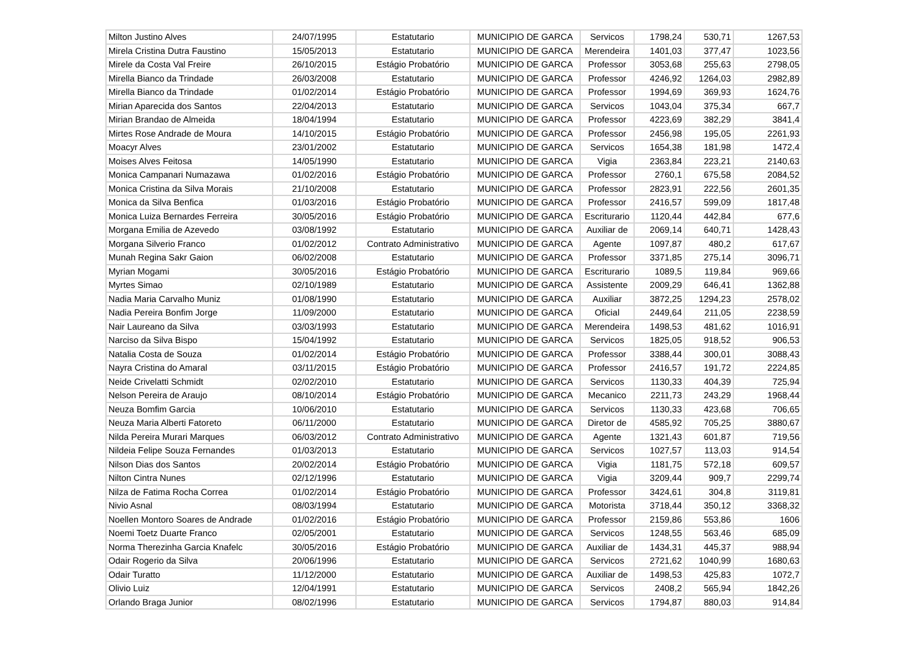| Milton Justino Alves | 24/07/1995 | Estatutario | MUNICIPIO DE GARCA | Servicos | 1798,24 | 530,71 | 1267,53 |
| Mirela Cristina Dutra Faustino | 15/05/2013 | Estatutario | MUNICIPIO DE GARCA | Merendeira | 1401,03 | 377,47 | 1023,56 |
| Mirele da Costa Val Freire | 26/10/2015 | Estágio Probatório | MUNICIPIO DE GARCA | Professor | 3053,68 | 255,63 | 2798,05 |
| Mirella Bianco da Trindade | 26/03/2008 | Estatutario | MUNICIPIO DE GARCA | Professor | 4246,92 | 1264,03 | 2982,89 |
| Mirella Bianco da Trindade | 01/02/2014 | Estágio Probatório | MUNICIPIO DE GARCA | Professor | 1994,69 | 369,93 | 1624,76 |
| Mirian Aparecida dos Santos | 22/04/2013 | Estatutario | MUNICIPIO DE GARCA | Servicos | 1043,04 | 375,34 | 667,7 |
| Mirian Brandao de Almeida | 18/04/1994 | Estatutario | MUNICIPIO DE GARCA | Professor | 4223,69 | 382,29 | 3841,4 |
| Mirtes Rose Andrade de Moura | 14/10/2015 | Estágio Probatório | MUNICIPIO DE GARCA | Professor | 2456,98 | 195,05 | 2261,93 |
| Moacyr Alves | 23/01/2002 | Estatutario | MUNICIPIO DE GARCA | Servicos | 1654,38 | 181,98 | 1472,4 |
| Moises Alves Feitosa | 14/05/1990 | Estatutario | MUNICIPIO DE GARCA | Vigia | 2363,84 | 223,21 | 2140,63 |
| Monica Campanari Numazawa | 01/02/2016 | Estágio Probatório | MUNICIPIO DE GARCA | Professor | 2760,1 | 675,58 | 2084,52 |
| Monica Cristina da Silva Morais | 21/10/2008 | Estatutario | MUNICIPIO DE GARCA | Professor | 2823,91 | 222,56 | 2601,35 |
| Monica da Silva Benfica | 01/03/2016 | Estágio Probatório | MUNICIPIO DE GARCA | Professor | 2416,57 | 599,09 | 1817,48 |
| Monica Luiza Bernardes Ferreira | 30/05/2016 | Estágio Probatório | MUNICIPIO DE GARCA | Escriturario | 1120,44 | 442,84 | 677,6 |
| Morgana Emilia de Azevedo | 03/08/1992 | Estatutario | MUNICIPIO DE GARCA | Auxiliar de | 2069,14 | 640,71 | 1428,43 |
| Morgana Silverio Franco | 01/02/2012 | Contrato Administrativo | MUNICIPIO DE GARCA | Agente | 1097,87 | 480,2 | 617,67 |
| Munah Regina Sakr Gaion | 06/02/2008 | Estatutario | MUNICIPIO DE GARCA | Professor | 3371,85 | 275,14 | 3096,71 |
| Myrian Mogami | 30/05/2016 | Estágio Probatório | MUNICIPIO DE GARCA | Escriturario | 1089,5 | 119,84 | 969,66 |
| Myrtes Simao | 02/10/1989 | Estatutario | MUNICIPIO DE GARCA | Assistente | 2009,29 | 646,41 | 1362,88 |
| Nadia Maria Carvalho Muniz | 01/08/1990 | Estatutario | MUNICIPIO DE GARCA | Auxiliar | 3872,25 | 1294,23 | 2578,02 |
| Nadia Pereira Bonfim Jorge | 11/09/2000 | Estatutario | MUNICIPIO DE GARCA | Oficial | 2449,64 | 211,05 | 2238,59 |
| Nair Laureano da Silva | 03/03/1993 | Estatutario | MUNICIPIO DE GARCA | Merendeira | 1498,53 | 481,62 | 1016,91 |
| Narciso da Silva Bispo | 15/04/1992 | Estatutario | MUNICIPIO DE GARCA | Servicos | 1825,05 | 918,52 | 906,53 |
| Natalia Costa de Souza | 01/02/2014 | Estágio Probatório | MUNICIPIO DE GARCA | Professor | 3388,44 | 300,01 | 3088,43 |
| Nayra Cristina do Amaral | 03/11/2015 | Estágio Probatório | MUNICIPIO DE GARCA | Professor | 2416,57 | 191,72 | 2224,85 |
| Neide Crivelatti Schmidt | 02/02/2010 | Estatutario | MUNICIPIO DE GARCA | Servicos | 1130,33 | 404,39 | 725,94 |
| Nelson Pereira de Araujo | 08/10/2014 | Estágio Probatório | MUNICIPIO DE GARCA | Mecanico | 2211,73 | 243,29 | 1968,44 |
| Neuza Bomfim Garcia | 10/06/2010 | Estatutario | MUNICIPIO DE GARCA | Servicos | 1130,33 | 423,68 | 706,65 |
| Neuza Maria Alberti Fatoreto | 06/11/2000 | Estatutario | MUNICIPIO DE GARCA | Diretor de | 4585,92 | 705,25 | 3880,67 |
| Nilda Pereira Murari Marques | 06/03/2012 | Contrato Administrativo | MUNICIPIO DE GARCA | Agente | 1321,43 | 601,87 | 719,56 |
| Nildeia Felipe Souza Fernandes | 01/03/2013 | Estatutario | MUNICIPIO DE GARCA | Servicos | 1027,57 | 113,03 | 914,54 |
| Nilson Dias dos Santos | 20/02/2014 | Estágio Probatório | MUNICIPIO DE GARCA | Vigia | 1181,75 | 572,18 | 609,57 |
| Nilton Cintra Nunes | 02/12/1996 | Estatutario | MUNICIPIO DE GARCA | Vigia | 3209,44 | 909,7 | 2299,74 |
| Nilza de Fatima Rocha Correa | 01/02/2014 | Estágio Probatório | MUNICIPIO DE GARCA | Professor | 3424,61 | 304,8 | 3119,81 |
| Nivio Asnal | 08/03/1994 | Estatutario | MUNICIPIO DE GARCA | Motorista | 3718,44 | 350,12 | 3368,32 |
| Noellen Montoro Soares de Andrade | 01/02/2016 | Estágio Probatório | MUNICIPIO DE GARCA | Professor | 2159,86 | 553,86 | 1606 |
| Noemi Toetz Duarte Franco | 02/05/2001 | Estatutario | MUNICIPIO DE GARCA | Servicos | 1248,55 | 563,46 | 685,09 |
| Norma Therezinha Garcia Knafelc | 30/05/2016 | Estágio Probatório | MUNICIPIO DE GARCA | Auxiliar de | 1434,31 | 445,37 | 988,94 |
| Odair Rogerio da Silva | 20/06/1996 | Estatutario | MUNICIPIO DE GARCA | Servicos | 2721,62 | 1040,99 | 1680,63 |
| Odair Turatto | 11/12/2000 | Estatutario | MUNICIPIO DE GARCA | Auxiliar de | 1498,53 | 425,83 | 1072,7 |
| Olivio Luiz | 12/04/1991 | Estatutario | MUNICIPIO DE GARCA | Servicos | 2408,2 | 565,94 | 1842,26 |
| Orlando Braga Junior | 08/02/1996 | Estatutario | MUNICIPIO DE GARCA | Servicos | 1794,87 | 880,03 | 914,84 |